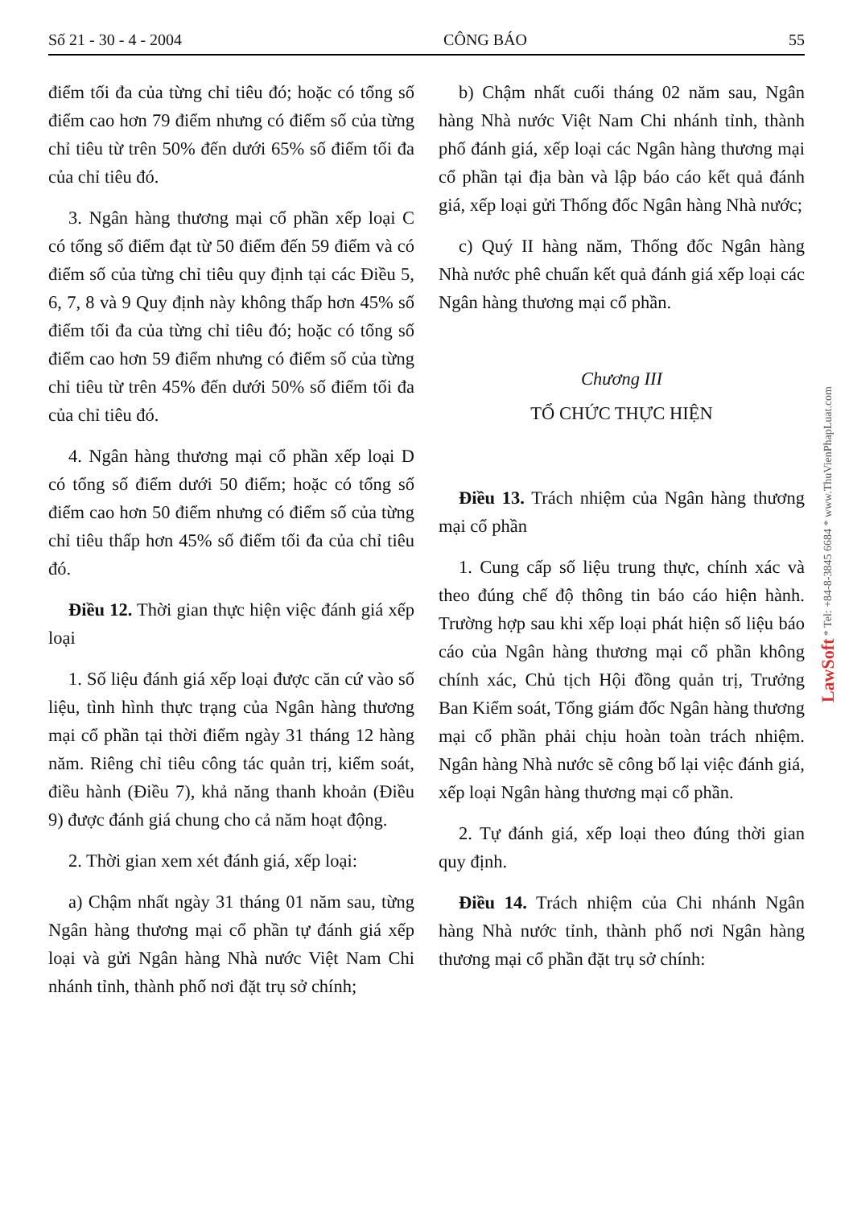Số 21 - 30 - 4 - 2004 CÔNG BÁO 55
điểm tối đa của từng chỉ tiêu đó; hoặc có tổng số điểm cao hơn 79 điểm nhưng có điểm số của từng chỉ tiêu từ trên 50% đến dưới 65% số điểm tối đa của chỉ tiêu đó.
3. Ngân hàng thương mại cổ phần xếp loại C có tổng số điểm đạt từ 50 điểm đến 59 điểm và có điểm số của từng chỉ tiêu quy định tại các Điều 5, 6, 7, 8 và 9 Quy định này không thấp hơn 45% số điểm tối đa của từng chỉ tiêu đó; hoặc có tổng số điểm cao hơn 59 điểm nhưng có điểm số của từng chỉ tiêu từ trên 45% đến dưới 50% số điểm tối đa của chỉ tiêu đó.
4. Ngân hàng thương mại cổ phần xếp loại D có tổng số điểm dưới 50 điểm; hoặc có tổng số điểm cao hơn 50 điểm nhưng có điểm số của từng chỉ tiêu thấp hơn 45% số điểm tối đa của chỉ tiêu đó.
Điều 12. Thời gian thực hiện việc đánh giá xếp loại
1. Số liệu đánh giá xếp loại được căn cứ vào số liệu, tình hình thực trạng của Ngân hàng thương mại cổ phần tại thời điểm ngày 31 tháng 12 hàng năm. Riêng chỉ tiêu công tác quản trị, kiểm soát, điều hành (Điều 7), khả năng thanh khoản (Điều 9) được đánh giá chung cho cả năm hoạt động.
2. Thời gian xem xét đánh giá, xếp loại:
a) Chậm nhất ngày 31 tháng 01 năm sau, từng Ngân hàng thương mại cổ phần tự đánh giá xếp loại và gửi Ngân hàng Nhà nước Việt Nam Chi nhánh tỉnh, thành phố nơi đặt trụ sở chính;
b) Chậm nhất cuối tháng 02 năm sau, Ngân hàng Nhà nước Việt Nam Chi nhánh tỉnh, thành phố đánh giá, xếp loại các Ngân hàng thương mại cổ phần tại địa bàn và lập báo cáo kết quả đánh giá, xếp loại gửi Thống đốc Ngân hàng Nhà nước;
c) Quý II hàng năm, Thống đốc Ngân hàng Nhà nước phê chuẩn kết quả đánh giá xếp loại các Ngân hàng thương mại cổ phần.
Chương III
TỔ CHỨC THỰC HIỆN
Điều 13. Trách nhiệm của Ngân hàng thương mại cổ phần
1. Cung cấp số liệu trung thực, chính xác và theo đúng chế độ thông tin báo cáo hiện hành. Trường hợp sau khi xếp loại phát hiện số liệu báo cáo của Ngân hàng thương mại cổ phần không chính xác, Chủ tịch Hội đồng quản trị, Trưởng Ban Kiểm soát, Tổng giám đốc Ngân hàng thương mại cổ phần phải chịu hoàn toàn trách nhiệm. Ngân hàng Nhà nước sẽ công bố lại việc đánh giá, xếp loại Ngân hàng thương mại cổ phần.
2. Tự đánh giá, xếp loại theo đúng thời gian quy định.
Điều 14. Trách nhiệm của Chi nhánh Ngân hàng Nhà nước tỉnh, thành phố nơi Ngân hàng thương mại cổ phần đặt trụ sở chính:
LawSoft * Tel: +84-8-3845 6684 * www.ThuVienPhapLuat.com